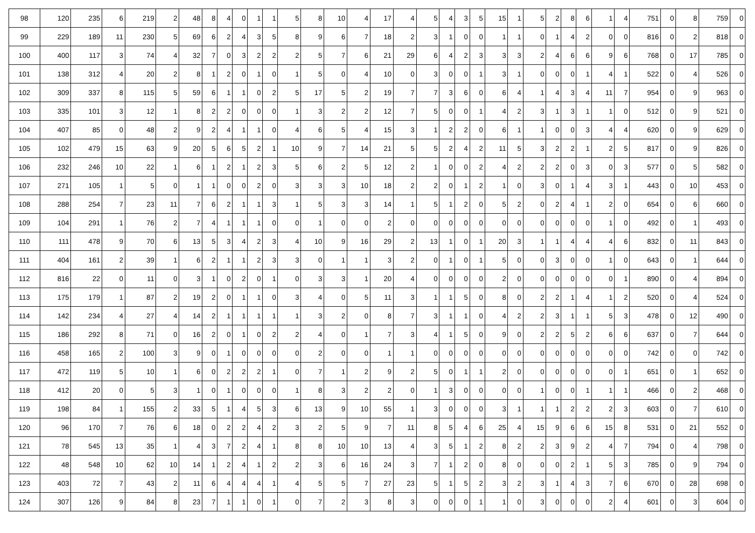| 98 | 120 | 235 | 6 | 219 | 2 | 48 | 8 | 4 | 0 | 1 | 1 | 5 | 8 | 10 | 4 | 17 | 4 | 5 | 4 | 3 | 5 | 15 | 1 | 5 | 2 | 8 | 6 | 1 | 4 | 751 | 0 | 8 | 759 | 0 |
| 99 | 229 | 189 | 11 | 230 | 5 | 69 | 6 | 2 | 4 | 3 | 5 | 8 | 9 | 6 | 7 | 18 | 2 | 3 | 1 | 0 | 0 | 1 | 1 | 0 | 1 | 4 | 2 | 0 | 0 | 816 | 0 | 2 | 818 | 0 |
| 100 | 400 | 117 | 3 | 74 | 4 | 32 | 7 | 0 | 3 | 2 | 2 | 2 | 5 | 7 | 6 | 21 | 29 | 6 | 4 | 2 | 3 | 3 | 3 | 2 | 4 | 6 | 6 | 9 | 6 | 768 | 0 | 17 | 785 | 0 |
| 101 | 138 | 312 | 4 | 20 | 2 | 8 | 1 | 2 | 0 | 1 | 0 | 1 | 5 | 0 | 4 | 10 | 0 | 3 | 0 | 0 | 1 | 3 | 1 | 0 | 0 | 0 | 1 | 4 | 1 | 522 | 0 | 4 | 526 | 0 |
| 102 | 309 | 337 | 8 | 115 | 5 | 59 | 6 | 1 | 1 | 0 | 2 | 5 | 17 | 5 | 2 | 19 | 7 | 7 | 3 | 6 | 0 | 6 | 4 | 1 | 4 | 3 | 4 | 11 | 7 | 954 | 0 | 9 | 963 | 0 |
| 103 | 335 | 101 | 3 | 12 | 1 | 8 | 2 | 2 | 0 | 0 | 0 | 1 | 3 | 2 | 2 | 12 | 7 | 5 | 0 | 0 | 1 | 4 | 2 | 3 | 1 | 3 | 1 | 1 | 0 | 512 | 0 | 9 | 521 | 0 |
| 104 | 407 | 85 | 0 | 48 | 2 | 9 | 2 | 4 | 1 | 1 | 0 | 4 | 6 | 5 | 4 | 15 | 3 | 1 | 2 | 2 | 0 | 6 | 1 | 1 | 0 | 0 | 3 | 4 | 4 | 620 | 0 | 9 | 629 | 0 |
| 105 | 102 | 479 | 15 | 63 | 9 | 20 | 5 | 6 | 5 | 2 | 1 | 10 | 9 | 7 | 14 | 21 | 5 | 5 | 2 | 4 | 2 | 11 | 5 | 3 | 2 | 2 | 1 | 2 | 5 | 817 | 0 | 9 | 826 | 0 |
| 106 | 232 | 246 | 10 | 22 | 1 | 6 | 1 | 2 | 1 | 2 | 3 | 5 | 6 | 2 | 5 | 12 | 2 | 1 | 0 | 0 | 2 | 4 | 2 | 2 | 2 | 0 | 3 | 0 | 3 | 577 | 0 | 5 | 582 | 0 |
| 107 | 271 | 105 | 1 | 5 | 0 | 1 | 1 | 0 | 0 | 2 | 0 | 3 | 3 | 3 | 10 | 18 | 2 | 2 | 0 | 1 | 2 | 1 | 0 | 3 | 0 | 1 | 4 | 3 | 1 | 443 | 0 | 10 | 453 | 0 |
| 108 | 288 | 254 | 7 | 23 | 11 | 7 | 6 | 2 | 1 | 1 | 3 | 1 | 5 | 3 | 3 | 14 | 1 | 5 | 1 | 2 | 0 | 5 | 2 | 0 | 2 | 4 | 1 | 2 | 0 | 654 | 0 | 6 | 660 | 0 |
| 109 | 104 | 291 | 1 | 76 | 2 | 7 | 4 | 1 | 1 | 1 | 0 | 0 | 1 | 0 | 0 | 2 | 0 | 0 | 0 | 0 | 0 | 0 | 0 | 0 | 0 | 0 | 0 | 1 | 0 | 492 | 0 | 1 | 493 | 0 |
| 110 | 111 | 478 | 9 | 70 | 6 | 13 | 5 | 3 | 4 | 2 | 3 | 4 | 10 | 9 | 16 | 29 | 2 | 13 | 1 | 0 | 1 | 20 | 3 | 1 | 1 | 4 | 4 | 4 | 6 | 832 | 0 | 11 | 843 | 0 |
| 111 | 404 | 161 | 2 | 39 | 1 | 6 | 2 | 1 | 1 | 2 | 3 | 3 | 0 | 1 | 1 | 3 | 2 | 0 | 1 | 0 | 1 | 5 | 0 | 0 | 3 | 0 | 0 | 1 | 0 | 643 | 0 | 1 | 644 | 0 |
| 112 | 816 | 22 | 0 | 11 | 0 | 3 | 1 | 0 | 2 | 0 | 1 | 0 | 3 | 3 | 1 | 20 | 4 | 0 | 0 | 0 | 0 | 2 | 0 | 0 | 0 | 0 | 0 | 0 | 1 | 890 | 0 | 4 | 894 | 0 |
| 113 | 175 | 179 | 1 | 87 | 2 | 19 | 2 | 0 | 1 | 1 | 0 | 3 | 4 | 0 | 5 | 11 | 3 | 1 | 1 | 5 | 0 | 8 | 0 | 2 | 2 | 1 | 4 | 1 | 2 | 520 | 0 | 4 | 524 | 0 |
| 114 | 142 | 234 | 4 | 27 | 4 | 14 | 2 | 1 | 1 | 1 | 1 | 1 | 3 | 2 | 0 | 8 | 7 | 3 | 1 | 1 | 0 | 4 | 2 | 2 | 3 | 1 | 1 | 5 | 3 | 478 | 0 | 12 | 490 | 0 |
| 115 | 186 | 292 | 8 | 71 | 0 | 16 | 2 | 0 | 1 | 0 | 2 | 2 | 4 | 0 | 1 | 7 | 3 | 4 | 1 | 5 | 0 | 9 | 0 | 2 | 2 | 5 | 2 | 6 | 6 | 637 | 0 | 7 | 644 | 0 |
| 116 | 458 | 165 | 2 | 100 | 3 | 9 | 0 | 1 | 0 | 0 | 0 | 0 | 2 | 0 | 0 | 1 | 1 | 0 | 0 | 0 | 0 | 0 | 0 | 0 | 0 | 0 | 0 | 0 | 0 | 742 | 0 | 0 | 742 | 0 |
| 117 | 472 | 119 | 5 | 10 | 1 | 6 | 0 | 2 | 2 | 2 | 1 | 0 | 7 | 1 | 2 | 9 | 2 | 5 | 0 | 1 | 1 | 2 | 0 | 0 | 0 | 0 | 0 | 0 | 1 | 651 | 0 | 1 | 652 | 0 |
| 118 | 412 | 20 | 0 | 5 | 3 | 1 | 0 | 1 | 0 | 0 | 0 | 1 | 8 | 3 | 2 | 2 | 0 | 1 | 3 | 0 | 0 | 0 | 0 | 1 | 0 | 0 | 1 | 1 | 1 | 466 | 0 | 2 | 468 | 0 |
| 119 | 198 | 84 | 1 | 155 | 2 | 33 | 5 | 1 | 4 | 5 | 3 | 6 | 13 | 9 | 10 | 55 | 1 | 3 | 0 | 0 | 0 | 3 | 1 | 1 | 1 | 2 | 2 | 2 | 3 | 603 | 0 | 7 | 610 | 0 |
| 120 | 96 | 170 | 7 | 76 | 6 | 18 | 0 | 2 | 2 | 4 | 2 | 3 | 2 | 5 | 9 | 7 | 11 | 8 | 5 | 4 | 6 | 25 | 4 | 15 | 9 | 6 | 6 | 15 | 8 | 531 | 0 | 21 | 552 | 0 |
| 121 | 78 | 545 | 13 | 35 | 1 | 4 | 3 | 7 | 2 | 4 | 1 | 8 | 8 | 10 | 10 | 13 | 4 | 3 | 5 | 1 | 2 | 8 | 2 | 2 | 3 | 9 | 2 | 4 | 7 | 794 | 0 | 4 | 798 | 0 |
| 122 | 48 | 548 | 10 | 62 | 10 | 14 | 1 | 2 | 4 | 1 | 2 | 2 | 3 | 6 | 16 | 24 | 3 | 7 | 1 | 2 | 0 | 8 | 0 | 0 | 0 | 2 | 1 | 5 | 3 | 785 | 0 | 9 | 794 | 0 |
| 123 | 403 | 72 | 7 | 43 | 2 | 11 | 6 | 4 | 4 | 4 | 1 | 4 | 5 | 5 | 7 | 27 | 23 | 5 | 1 | 5 | 2 | 3 | 2 | 3 | 1 | 4 | 3 | 7 | 6 | 670 | 0 | 28 | 698 | 0 |
| 124 | 307 | 126 | 9 | 84 | 8 | 23 | 7 | 1 | 1 | 0 | 1 | 0 | 7 | 2 | 3 | 8 | 3 | 0 | 0 | 0 | 1 | 1 | 0 | 3 | 0 | 0 | 0 | 2 | 4 | 601 | 0 | 3 | 604 | 0 |